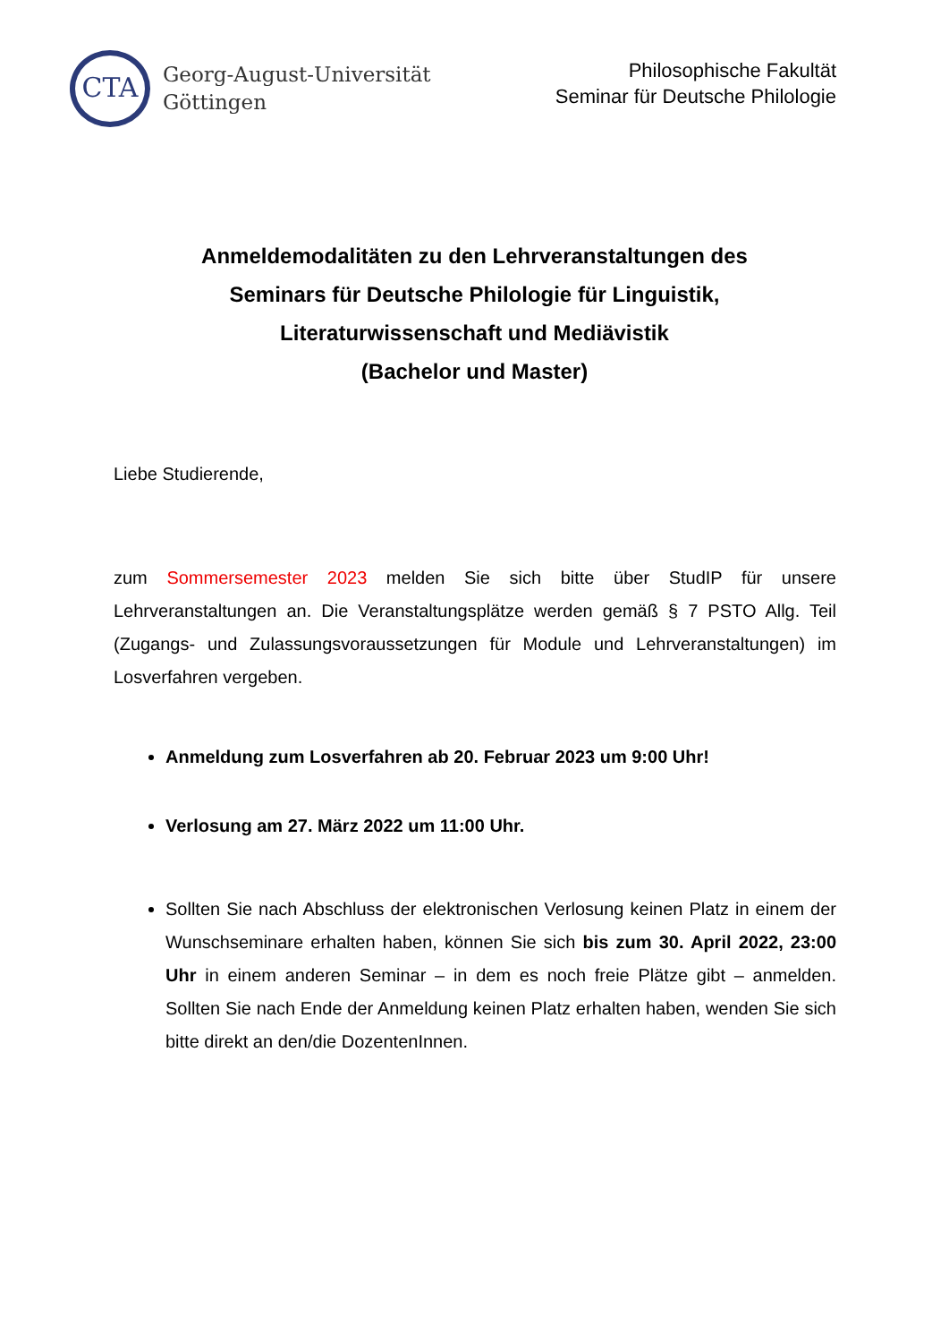CTA
Georg-August-Universität
Göttingen
Philosophische Fakultät
Seminar für Deutsche Philologie
Anmeldemodalitäten zu den Lehrveranstaltungen des
Seminars für Deutsche Philologie für Linguistik,
Literaturwissenschaft und Mediävistik
(Bachelor und Master)
Liebe Studierende,
zum Sommersemester 2023 melden Sie sich bitte über StudIP für unsere Lehrveranstaltungen an. Die Veranstaltungsplätze werden gemäß § 7 PSTO Allg. Teil (Zugangs- und Zulassungsvoraussetzungen für Module und Lehrveranstaltungen) im Losverfahren vergeben.
Anmeldung zum Losverfahren ab 20. Februar 2023 um 9:00 Uhr!
Verlosung am 27. März 2022 um 11:00 Uhr.
Sollten Sie nach Abschluss der elektronischen Verlosung keinen Platz in einem der Wunschseminare erhalten haben, können Sie sich bis zum 30. April 2022, 23:00 Uhr in einem anderen Seminar – in dem es noch freie Plätze gibt – anmelden. Sollten Sie nach Ende der Anmeldung keinen Platz erhalten haben, wenden Sie sich bitte direkt an den/die DozentenInnen.